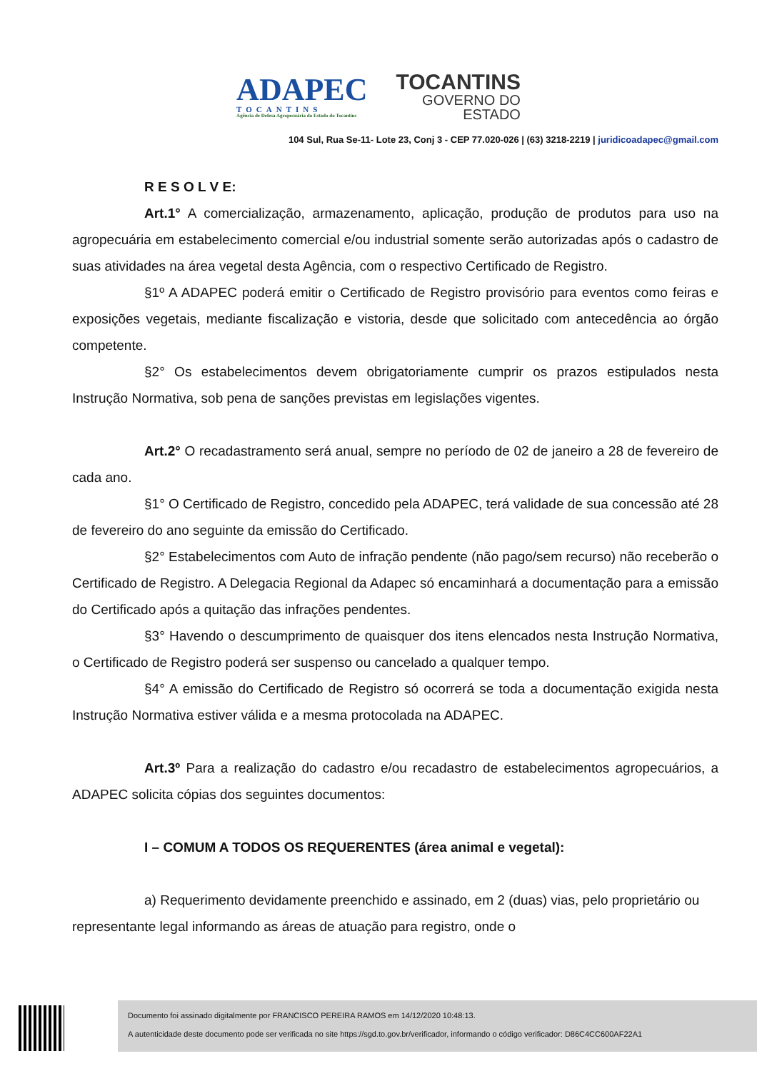ADAPEC
TOCANTINS
Agência de Defesa Agropecuária do Estado do Tocantins
TOCANTINS
GOVERNO DO
ESTADO
104 Sul, Rua Se-11- Lote 23, Conj 3 - CEP 77.020-026 | (63) 3218-2219 | juridicoadapec@gmail.com
R E S O L V E:
Art.1° A comercialização, armazenamento, aplicação, produção de produtos para uso na agropecuária em estabelecimento comercial e/ou industrial somente serão autorizadas após o cadastro de suas atividades na área vegetal desta Agência, com o respectivo Certificado de Registro.
§1º A ADAPEC poderá emitir o Certificado de Registro provisório para eventos como feiras e exposições vegetais, mediante fiscalização e vistoria, desde que solicitado com antecedência ao órgão competente.
§2° Os estabelecimentos devem obrigatoriamente cumprir os prazos estipulados nesta Instrução Normativa, sob pena de sanções previstas em legislações vigentes.
Art.2° O recadastramento será anual, sempre no período de 02 de janeiro a 28 de fevereiro de cada ano.
§1° O Certificado de Registro, concedido pela ADAPEC, terá validade de sua concessão até 28 de fevereiro do ano seguinte da emissão do Certificado.
§2° Estabelecimentos com Auto de infração pendente (não pago/sem recurso) não receberão o Certificado de Registro. A Delegacia Regional da Adapec só encaminhará a documentação para a emissão do Certificado após a quitação das infrações pendentes.
§3° Havendo o descumprimento de quaisquer dos itens elencados nesta Instrução Normativa, o Certificado de Registro poderá ser suspenso ou cancelado a qualquer tempo.
§4° A emissão do Certificado de Registro só ocorrerá se toda a documentação exigida nesta Instrução Normativa estiver válida e a mesma protocolada na ADAPEC.
Art.3º Para a realização do cadastro e/ou recadastro de estabelecimentos agropecuários, a ADAPEC solicita cópias dos seguintes documentos:
I – COMUM A TODOS OS REQUERENTES (área animal e vegetal):
a) Requerimento devidamente preenchido e assinado, em 2 (duas) vias, pelo proprietário ou representante legal informando as áreas de atuação para registro, onde o
Documento foi assinado digitalmente por FRANCISCO PEREIRA RAMOS em 14/12/2020 10:48:13.
A autenticidade deste documento pode ser verificada no site https://sgd.to.gov.br/verificador, informando o código verificador: D86C4CC600AF22A1